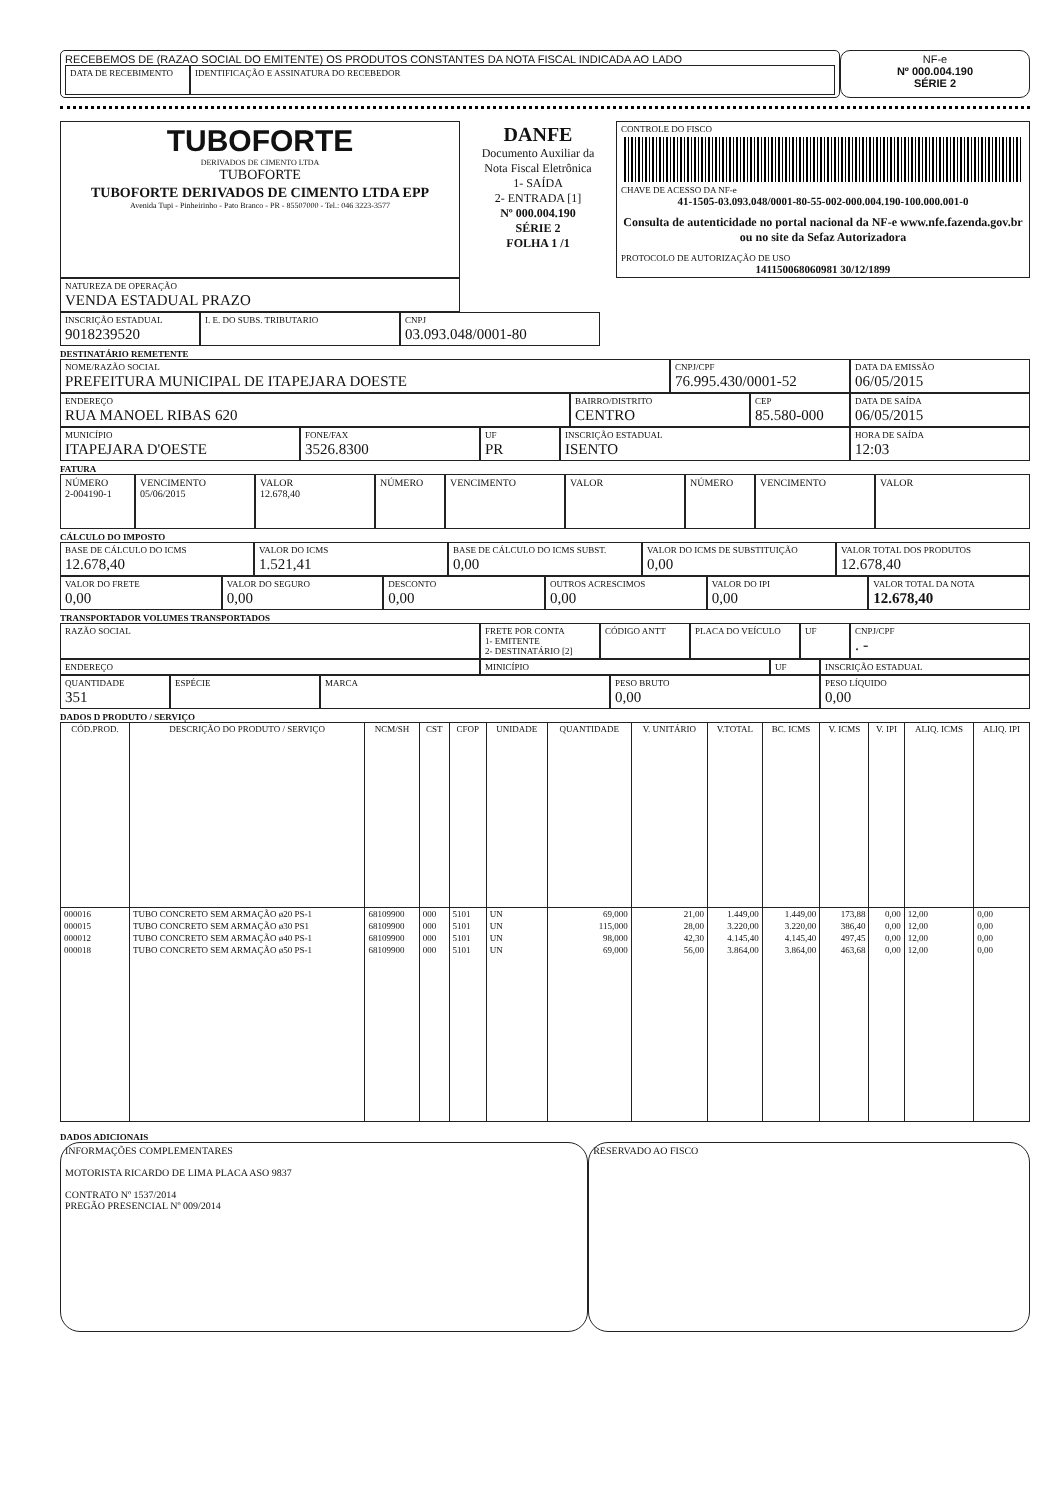RECEBEMOS DE (RAZAO SOCIAL DO EMITENTE) OS PRODUTOS CONSTANTES DA NOTA FISCAL INDICADA AO LADO
DATA DE RECEBIMENTO
IDENTIFICAÇÃO E ASSINATURA DO RECEBEDOR
NF-e
Nº 000.004.190
SÉRIE 2
TUBOFORTE
DERIVADOS DE CIMENTO LTDA
TUBOFORTE
TUBOFORTE DERIVADOS DE CIMENTO LTDA EPP
Avenida Tupi - Pinheirinho - Pato Branco - PR - 85507000 - Tel.: 046 3223-3577
DANFE
Documento Auxiliar da Nota Fiscal Eletrônica
1- SAÍDA
2- ENTRADA [1]
Nº 000.004.190
SÉRIE 2
FOLHA 1 /1
CONTROLE DO FISCO
CHAVE DE ACESSO DA NF-e
41-1505-03.093.048/0001-80-55-002-000.004.190-100.000.001-0
Consulta de autenticidade no portal nacional da NF-e www.nfe.fazenda.gov.br ou no site da Sefaz Autorizadora
PROTOCOLO DE AUTORIZAÇÃO DE USO
141150068060981 30/12/1899
NATUREZA DE OPERAÇÃO
VENDA ESTADUAL PRAZO
INSCRIÇÃO ESTADUAL
9018239520
I. E. DO SUBS. TRIBUTARIO
CNPJ
03.093.048/0001-80
DESTINATÁRIO REMETENTE
NOME/RAZÃO SOCIAL
PREFEITURA MUNICIPAL DE ITAPEJARA DOESTE
CNPJ/CPF
76.995.430/0001-52
DATA DA EMISSÃO
06/05/2015
ENDEREÇO
RUA MANOEL RIBAS 620
BAIRRO/DISTRITO
CENTRO
CEP
85.580-000
DATA DE SAÍDA
06/05/2015
MUNICÍPIO
ITAPEJARA D'OESTE
FONE/FAX
3526.8300
UF
PR
INSCRIÇÃO ESTADUAL
ISENTO
HORA DE SAÍDA
12:03
FATURA
NÚMERO
2-004190-1
VENCIMENTO
05/06/2015
VALOR
12.678,40
NÚMERO VENCIMENTO VALOR NÚMERO VENCIMENTO VALOR
CÁLCULO DO IMPOSTO
BASE DE CÁLCULO DO ICMS
12.678,40
VALOR DO ICMS
1.521,41
BASE DE CÁLCULO DO ICMS SUBST.
0,00
VALOR DO ICMS DE SUBSTITUIÇÃO
0,00
VALOR TOTAL DOS PRODUTOS
12.678,40
VALOR DO FRETE
0,00
VALOR DO SEGURO
0,00
DESCONTO
0,00
OUTROS ACRESCIMOS
0,00
VALOR DO IPI
0,00
VALOR TOTAL DA NOTA
12.678,40
TRANSPORTADOR VOLUMES TRANSPORTADOS
RAZÃO SOCIAL FRETE POR CONTA
1- EMITENTE
2- DESTINATÁRIO [2]
CÓDIGO ANTT
PLACA DO VEÍCULO
UF CNPJ/CPF
. -
ENDEREÇO MINICÍPIO UF INSCRIÇÃO ESTADUAL
QUANTIDADE
351
ESPÉCIE MARCA PESO BRUTO
0,00
PESO LÍQUIDO
0,00
DADOS D PRODUTO / SERVIÇO
| CÓD.PROD. | DESCRIÇÃO DO PRODUTO / SERVIÇO | NCM/SH | CST | CFOP | UNIDADE | QUANTIDADE | V. UNITÁRIO | V.TOTAL | BC. ICMS | V. ICMS | V. IPI | ALIQ. ICMS | ALIQ. IPI |
| --- | --- | --- | --- | --- | --- | --- | --- | --- | --- | --- | --- | --- | --- |
| 000016 | TUBO CONCRETO SEM ARMAÇÃO ø20 PS-1 | 68109900 | 000 | 5101 | UN | 69,000 | 21,00 | 1.449,00 | 1.449,00 | 173,88 | 0,00 | 12,00 | 0,00 |
| 000015 | TUBO CONCRETO SEM ARMAÇÃO ø30 PS1 | 68109900 | 000 | 5101 | UN | 115,000 | 28,00 | 3.220,00 | 3.220,00 | 386,40 | 0,00 | 12,00 | 0,00 |
| 000012 | TUBO CONCRETO SEM ARMAÇÃO ø40 PS-1 | 68109900 | 000 | 5101 | UN | 98,000 | 42,30 | 4.145,40 | 4.145,40 | 497,45 | 0,00 | 12,00 | 0,00 |
| 000018 | TUBO CONCRETO SEM ARMAÇÃO ø50 PS-1 | 68109900 | 000 | 5101 | UN | 69,000 | 56,00 | 3.864,00 | 3.864,00 | 463,68 | 0,00 | 12,00 | 0,00 |
DADOS ADICIONAIS
INFORMAÇÕES COMPLEMENTARES
MOTORISTA RICARDO DE LIMA PLACA ASO 9837
CONTRATO Nº 1537/2014
PREGÃO PRESENCIAL Nº 009/2014
RESERVADO AO FISCO